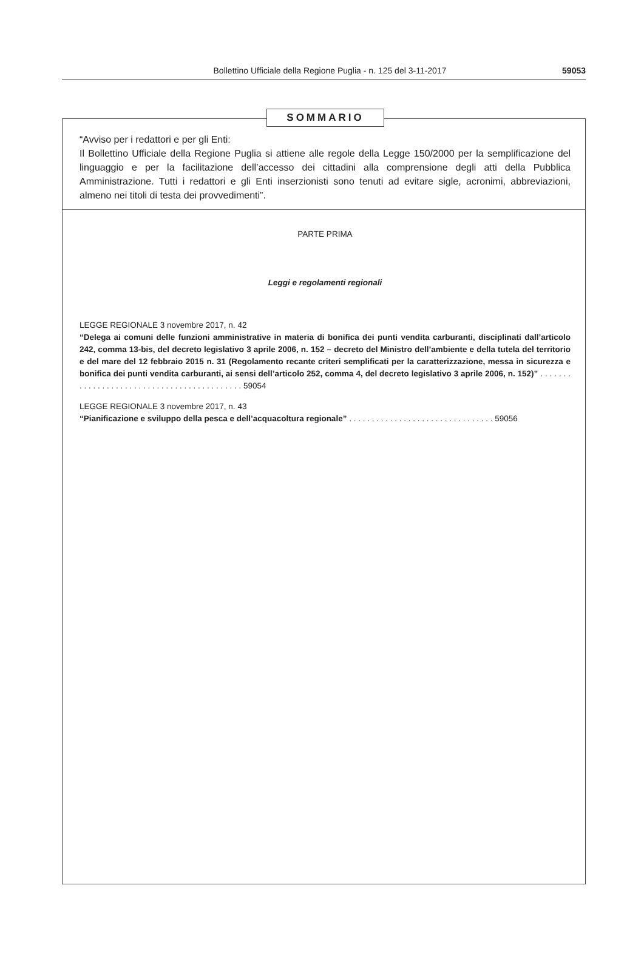Bollettino Ufficiale della Regione Puglia - n. 125 del 3-11-2017 59053
SOMMARIO
“Avviso per i redattori e per gli Enti:
Il Bollettino Ufficiale della Regione Puglia si attiene alle regole della Legge 150/2000 per la semplificazione del linguaggio e per la facilitazione dell’accesso dei cittadini alla comprensione degli atti della Pubblica Amministrazione. Tutti i redattori e gli Enti inserzionisti sono tenuti ad evitare sigle, acronimi, abbreviazioni, almeno nei titoli di testa dei provvedimenti”.
PARTE PRIMA
Leggi e regolamenti regionali
LEGGE REGIONALE 3 novembre 2017, n. 42
“Delega ai comuni delle funzioni amministrative in materia di bonifica dei punti vendita carburanti, disciplinati dall’articolo 242, comma 13-bis, del decreto legislativo 3 aprile 2006, n. 152 – decreto del Ministro dell’ambiente e della tutela del territorio e del mare del 12 febbraio 2015 n. 31 (Regolamento recante criteri semplificati per la caratterizzazione, messa in sicurezza e bonifica dei punti vendita carburanti, ai sensi dell’articolo 252, comma 4, del decreto legislativo 3 aprile 2006, n. 152)” . . . . . . . . . . . . . . . . . . . . . . . . . . . . . . . . . . . . . . . . . . . 59054
LEGGE REGIONALE 3 novembre 2017, n. 43
“Pianificazione e sviluppo della pesca e dell’acquacoltura regionale” . . . . . . . . . . . . . . . . . . . . . . . . . . . . . . . . 59056